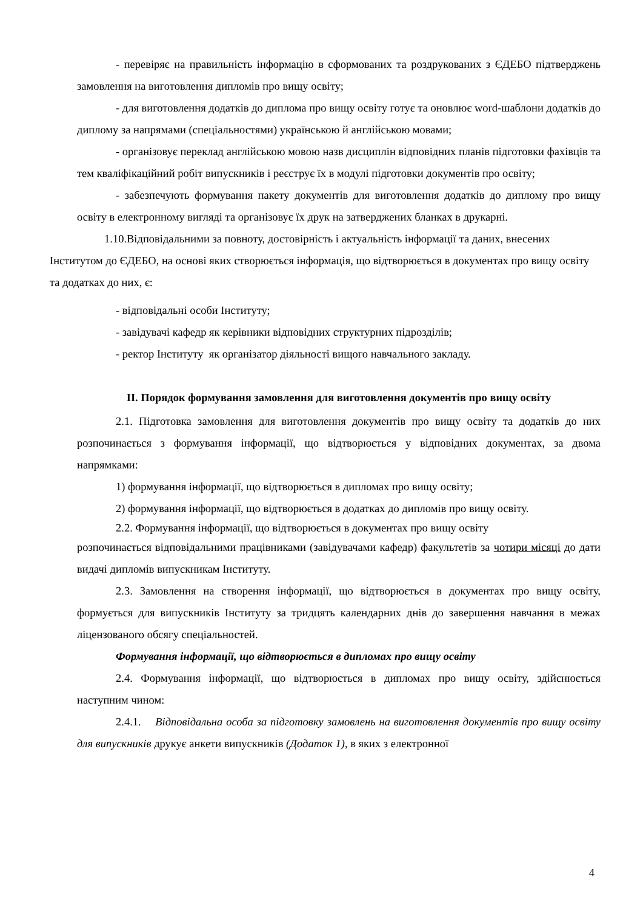- перевіряє на правильність інформацію в сформованих та роздрукованих з ЄДЕБО підтверджень замовлення на виготовлення дипломів про вищу освіту;
- для виготовлення додатків до диплома про вищу освіту готує та оновлює word-шаблони додатків до диплому за напрямами (спеціальностями) українською й англійською мовами;
- організовує переклад англійською мовою назв дисциплін відповідних планів підготовки фахівців та тем кваліфікаційний робіт випускників і реєструє їх в модулі підготовки документів про освіту;
- забезпечують формування пакету документів для виготовлення додатків до диплому про вищу освіту в електронному вигляді та організовує їх друк на затверджених бланках в друкарні.
1.10.Відповідальними за повноту, достовірність і актуальність інформації та даних, внесених Інститутом до ЄДЕБО, на основі яких створюється інформація, що відтворюється в документах про вищу освіту та додатках до них, є:
- відповідальні особи Інституту;
- завідувачі кафедр як керівники відповідних структурних підрозділів;
- ректор Інституту як організатор діяльності вищого навчального закладу.
II. Порядок формування замовлення для виготовлення документів про вищу освіту
2.1. Підготовка замовлення для виготовлення документів про вищу освіту та додатків до них розпочинається з формування інформації, що відтворюється у відповідних документах, за двома напрямками:
1) формування інформації, що відтворюється в дипломах про вищу освіту;
2) формування інформації, що відтворюється в додатках до дипломів про вищу освіту.
2.2. Формування інформації, що відтворюється в документах про вищу освіту
розпочинається відповідальними працівниками (завідувачами кафедр) факультетів за чотири місяці до дати видачі дипломів випускникам Інституту.
2.3. Замовлення на створення інформації, що відтворюється в документах про вищу освіту, формується для випускників Інституту за тридцять календарних днів до завершення навчання в межах ліцензованого обсягу спеціальностей.
Формування інформації, що відтворюється в дипломах про вищу освіту
2.4. Формування інформації, що відтворюється в дипломах про вищу освіту, здійснюється наступним чином:
2.4.1. Відповідальна особа за підготовку замовлень на виготовлення документів про вищу освіту для випускників друкує анкети випускників (Додаток 1), в яких з електронної
4